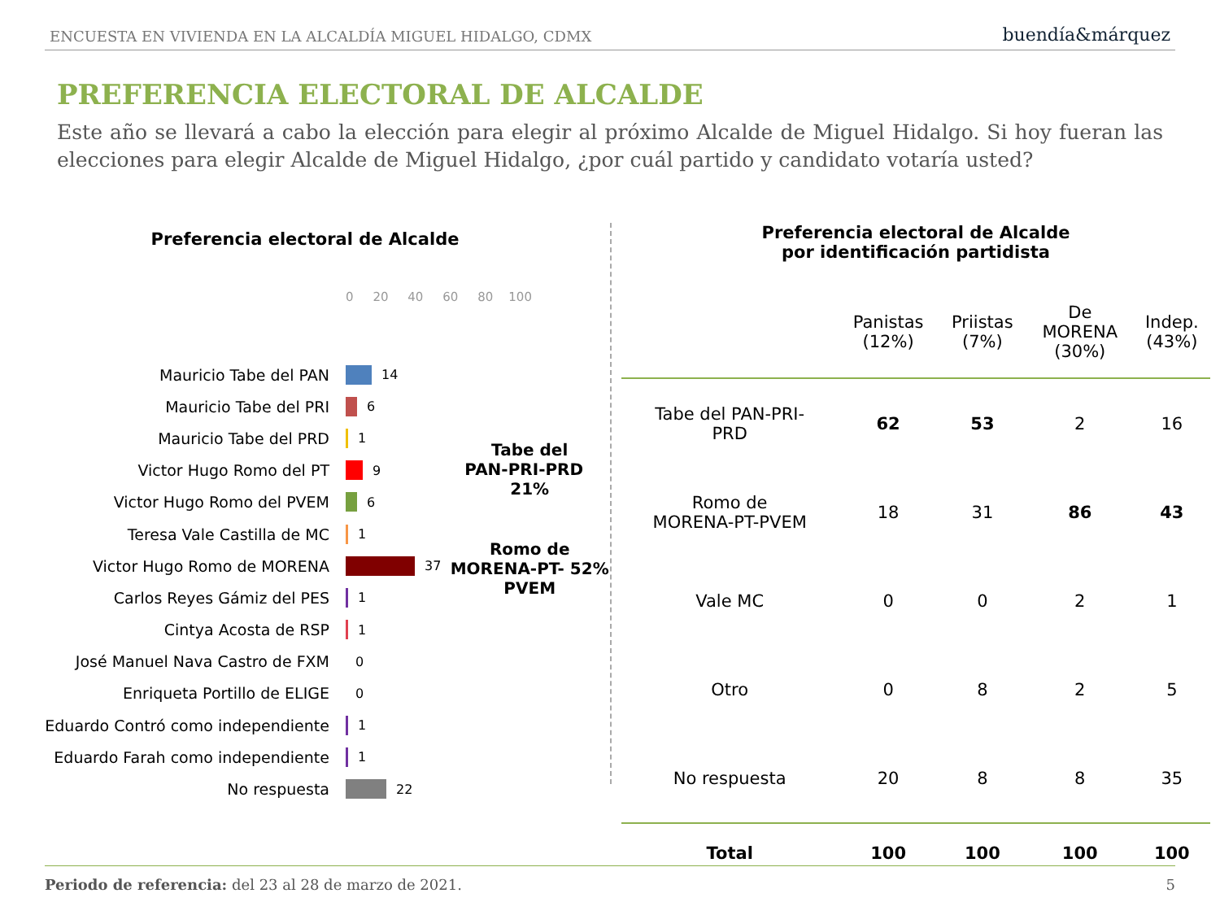ENCUESTA EN VIVIENDA EN LA ALCALDÍA MIGUEL HIDALGO, CDMX buendía&márquez
PREFERENCIA ELECTORAL DE ALCALDE
Este año se llevará a cabo la elección para elegir al próximo Alcalde de Miguel Hidalgo. Si hoy fueran las elecciones para elegir Alcalde de Miguel Hidalgo, ¿por cuál partido y candidato votaría usted?
Preferencia electoral de Alcalde
0 20 40 60 80 100
Mauricio Tabe del PAN
14
Mauricio Tabe del PRI
6
Mauricio Tabe del PRD
1
Victor Hugo Romo del PT
9
Victor Hugo Romo del PVEM
6
Teresa Vale Castilla de MC
1
Victor Hugo Romo de MORENA
37
Carlos Reyes Gámiz del PES
1
Cintya Acosta de RSP
1
José Manuel Nava Castro de FXM
0
Enriqueta Portillo de ELIGE
0
Eduardo Contró como independiente
1
Eduardo Farah como independiente
1
No respuesta
22
Tabe del
PAN-PRI-PRD 21%
Romo de
MORENA-PT- 52%
PVEM
Preferencia electoral de Alcalde
por identificación partidista
| | Panistas (12%) | Priistas (7%) | De MORENA (30%) | Indep. (43%) |
| --- | --- | --- | --- | --- |
| Tabe del PAN-PRI- PRD | 62 | 53 | 2 | 16 |
| Romo de MORENA-PT-PVEM | 18 | 31 | 86 | 43 |
| Vale MC | 0 | 0 | 2 | 1 |
| Otro | 0 | 8 | 2 | 5 |
| No respuesta | 20 | 8 | 8 | 35 |
| Total | 100 | 100 | 100 | 100 |
Periodo de referencia: del 23 al 28 de marzo de 2021. 5